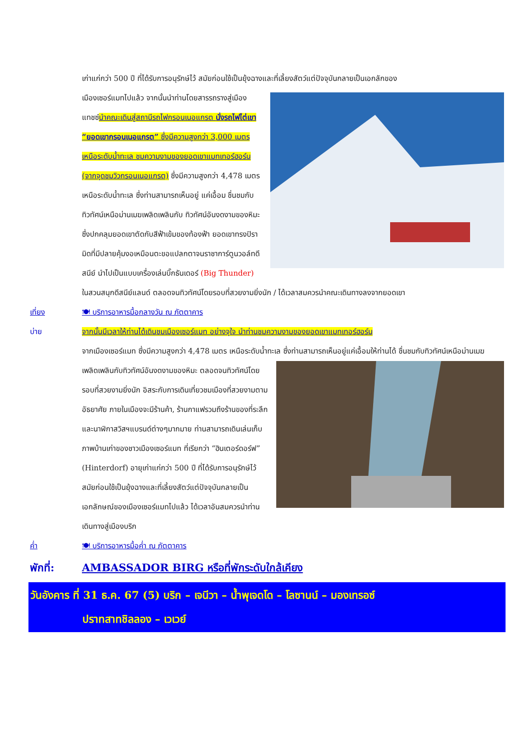เก่าแก่กว่า 500 ปี ที่ได้รับการอนุรักษ์ไว้ สมัยก่อนใช้เป็นยุ้งฉางและที่เลี้ยงสัตว์แต่ปัจจุบันกลายเป็นเอกลักของ
เมืองเซอร์แมทไปแล้ว จากนั้นนำท่านโดยสารรถรางสู่เมืองแทชซ์นำคณะเดินสู่สถานีรถไฟกรอนเนอแกรต นั่งรถไฟไต่เขา “ยอดเขากรอนเนอแกรต” ซึ่งมีความสูงกว่า 3,000 เมตรเหนือระดับน้ำทะเล ชมความงามของยอดเขาแมทเทอร์ฮอร์น (จากจุดชมวิวกรอนเนอแกรต) ซึ่งมีความสูงกว่า 4,478 เมตรเหนือระดับน้ำทะเล ซึ่งท่านสามารถเห็นอยู่ แค่เอื้อม ชื่นชมกับทิวทัศน์เหนือม่านเมฆเพลิดเพลินกับ ทิวทัศน์อันงดงามของหิมะซึ่งปกคลุมยอดเขาตัดกับสีฟ้าเข้มของท้องฟ้า ยอดเขาทรงปิรามิดที่มีปลายคุ้มงอเหมือนตะขอแปลกตาจนราชาการ์ตูนวอล์ทดีสนีย์ นำไปเป็นแบบเครื่องเล่นบิ๊กธันเดอร์ (Big Thunder) ในสวนสนุกดีสนีย์แลนด์ ตลอดจนทิวทัศน์โดยรอบที่สวยงามยิ่งนัก / ได้เวลาสมควรนำคณะเดินทางลงจากยอดเขา
เที่ยง 🍽 บริการอาหารมื้อกลางวัน ณ ภัตตาคาร
บ่าย จากนั้นมีเวลาให้ท่านได้เดินชมเมืองเซอร์แมท อย่างจุใจ นำท่านชมความงามของยอดเขาแมทเทอร์ฮอร์น
จากเมืองเซอร์แมท ซึ่งมีความสูงกว่า 4,478 เมตร เหนือระดับน้ำทะเล ซึ่งท่านสามารถเห็นอยู่แค่เอื้อมให้ท่านได้ ชื่นชมกับทิวทัศน์เหนือม่านเมฆเพลิดเพลินกับทิวทัศน์อันงดงามของหิมะ ตลอดจนทิวทัศน์โดยรอบที่สวยงามยิ่งนัก อิสระกับการเดินเที่ยวชมเมืองที่สวยงามตามอัธยาศัย ภายในเมืองจะมีร้านค้า, ร้านกาแฟรวมถึงร้านของที่ระลึกและนาฬิกาสวิสฯแบรนด์ต่างๆมากมาย ท่านสามารถเดินเล่นเก็บภาพบ้านเก่าของชาวเมืองเซอร์แมท ที่เรียกว่า “ฮินเตอร์ดอร์ฟ” (Hinterdorf) อายุเก่าแก่กว่า 500 ปี ที่ได้รับการอนุรักษ์ไว้ สมัยก่อนใช้เป็นยุ้งฉางและที่เลี้ยงสัตว์แต่ปัจจุบันกลายเป็นเอกลักษณ์ของเมืองเซอร์แมทไปแล้ว ได้เวลาอันสมควรนำท่านเดินทางสู่เมืองบริก
ค่ำ 🍽 บริการอาหารมื้อค่ำ ณ ภัตตาคาร
พักที่: AMBASSADOR BIRG หรือที่พักระดับใกล้เคียง
วันอังคาร ที่ 31 ธ.ค. 67 (5) บริก – เจนีวา – น้ำพุเจดโด – โลซานน์ – มองเทรอซ์
ปราทสาทชิลลอง – เวเวย์